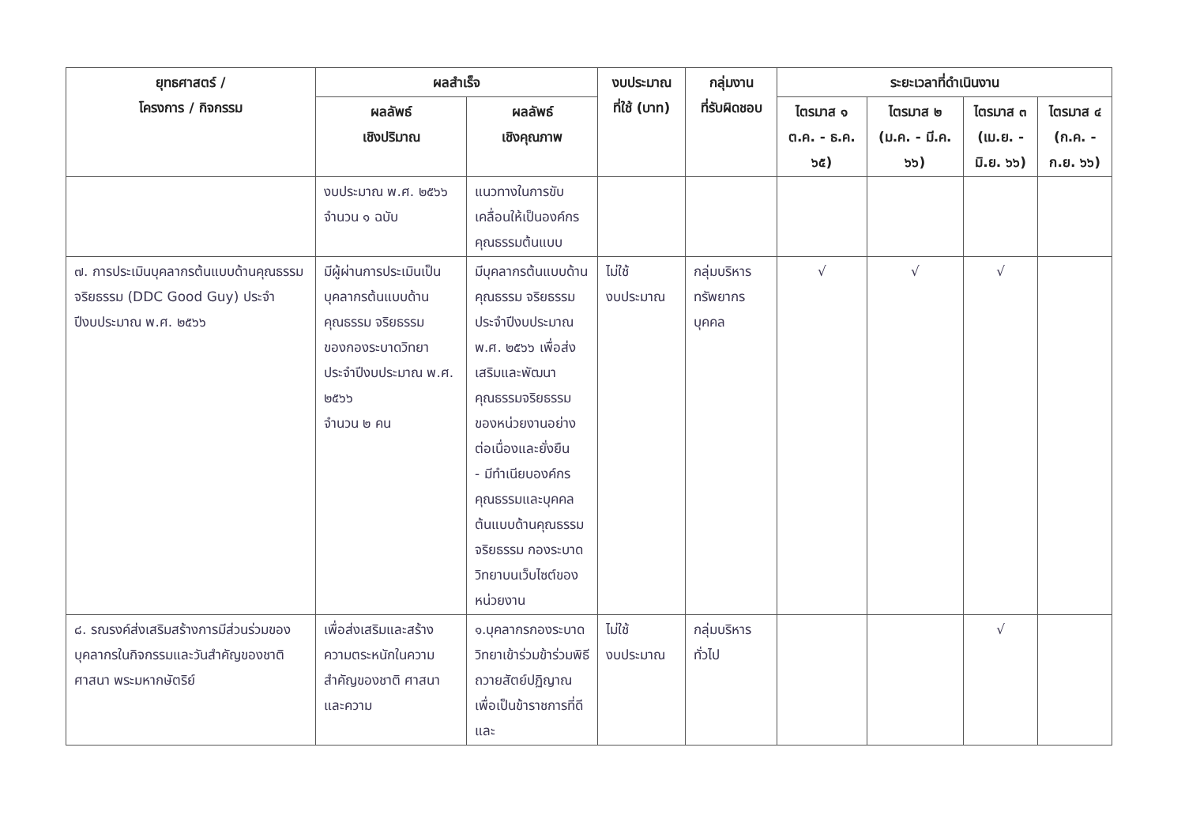| ยุทธศาสตร์ / โครงการ / กิจกรรม | ผลสำเร็จ | | งบประมาณ ที่ใช้ (บาท) | กลุ่มงาน ที่รับผิดชอบ | ระยะเวลาที่ดำเนินงาน | | | |
| --- | --- | --- | --- | --- | --- | --- | --- | --- |
| | ผลลัพธ์ เชิงปริมาณ | ผลลัพธ์ เชิงคุณภาพ | | | ไตรมาส ๑ ต.ค. - ธ.ค. ๖๕) | ไตรมาส ๒ (ม.ค. - มี.ค. ๖๖) | ไตรมาส ๓ (เม.ย. - มิ.ย. ๖๖) | ไตรมาส ๔ (ก.ค. - ก.ย. ๖๖) |
| | งบประมาณ พ.ศ. ๒๕๖๖ จำนวน ๑ ฉบับ | แนวทางในการขับเคลื่อนให้เป็นองค์กรคุณธรรมต้นแบบ | | | | | | |
| ๗. การประเมินบุคลากรต้นแบบด้านคุณธรรม จริยธรรม (DDC Good Guy) ประจำปีงบประมาณ พ.ศ. ๒๕๖๖ | มีผู้ผ่านการประเมินเป็นบุคลากรต้นแบบด้านคุณธรรม จริยธรรมของกองระบาดวิทยา ประจำปีงบประมาณ พ.ศ. ๒๕๖๖ จำนวน ๒ คน | มีบุคลากรต้นแบบด้านคุณธรรม จริยธรรม ประจำปีงบประมาณ พ.ศ. ๒๕๖๖ เพื่อส่งเสริมและพัฒนาคุณธรรมจริยธรรมของหน่วยงานอย่างต่อเนื่องและยั่งยืน - มีทำเนียบองค์กรคุณธรรมและบุคคลต้นแบบด้านคุณธรรม จริยธรรม กองระบาดวิทยาบนเว็บไซต์ของหน่วยงาน | ไม่ใช้ งบประมาณ | กลุ่มบริหารทรัพยากรบุคคล | √ | √ | √ | |
| ๘. รณรงค์ส่งเสริมสร้างการมีส่วนร่วมของบุคลากรในกิจกรรมและวันสำคัญของชาติ ศาสนา พระมหากษัตริย์ | เพื่อส่งเสริมและสร้างความตระหนักในความสำคัญของชาติ ศาสนาและความ | ๑.บุคลากรกองระบาดวิทยาเข้าร่วมข้าร่วมพิธีถวายสัตย์ปฏิญาณเพื่อเป็นข้าราชการที่ดีและ | ไม่ใช้ งบประมาณ | กลุ่มบริหารทั่วไป | | | √ | |